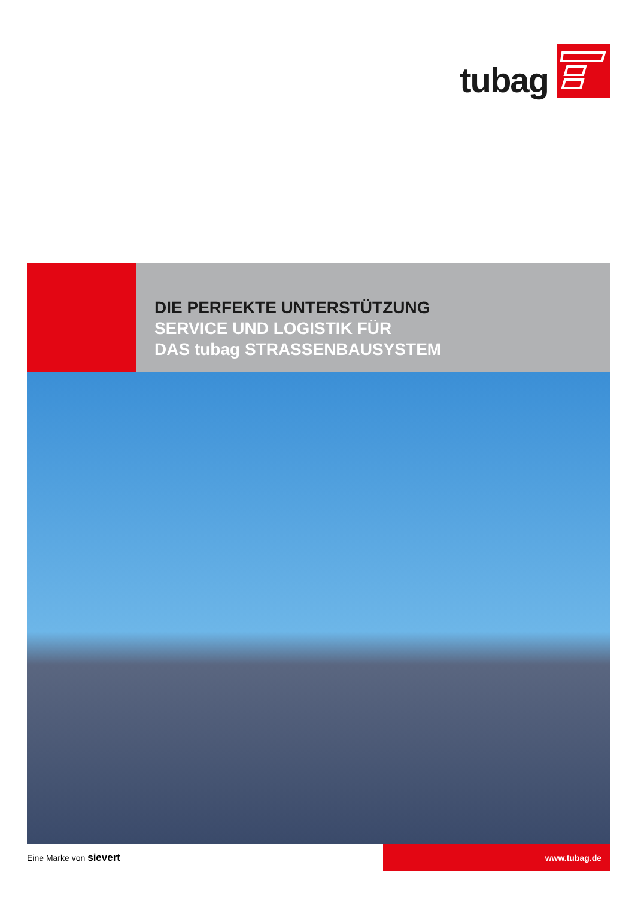tubag
DIE PERFEKTE UNTERSTÜTZUNG
SERVICE UND LOGISTIK FÜR
DAS tubag STRASSENBAUSYSTEM
Eine Marke von sievert
www.tubag.de